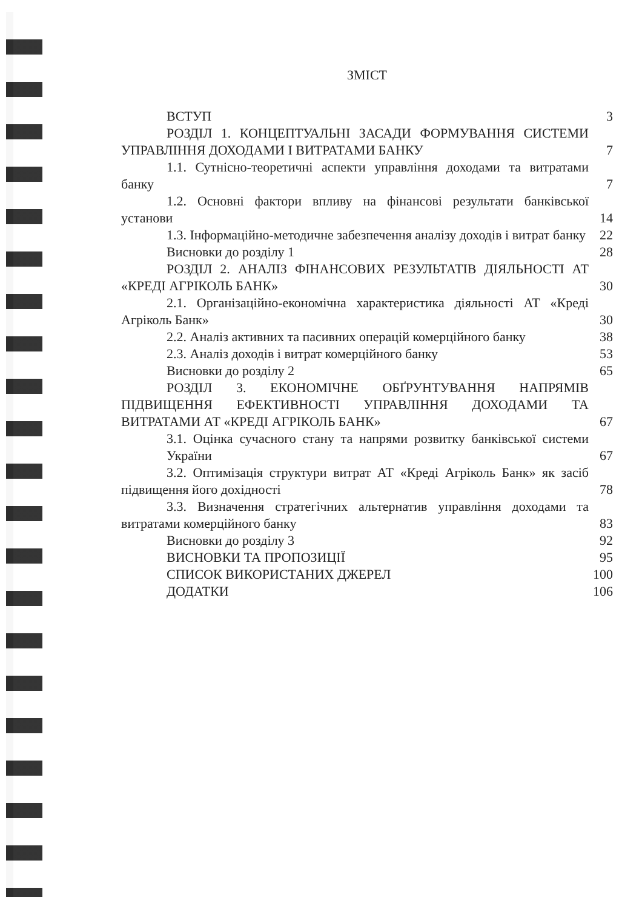ЗМІСТ
ВСТУП 3
РОЗДІЛ 1. КОНЦЕПТУАЛЬНІ ЗАСАДИ ФОРМУВАННЯ СИСТЕМИ УПРАВЛІННЯ ДОХОДАМИ І ВИТРАТАМИ БАНКУ 7
1.1. Сутнісно-теоретичні аспекти управління доходами та витратами банку 7
1.2. Основні фактори впливу на фінансові результати банківської установи 14
1.3. Інформаційно-методичне забезпечення аналізу доходів і витрат банку 22
Висновки до розділу 1 28
РОЗДІЛ 2. АНАЛІЗ ФІНАНСОВИХ РЕЗУЛЬТАТІВ ДІЯЛЬНОСТІ АТ «КРЕДІ АГРІКОЛЬ БАНК» 30
2.1. Організаційно-економічна характеристика діяльності АТ «Креді Агріколь Банк» 30
2.2. Аналіз активних та пасивних операцій комерційного банку 38
2.3. Аналіз доходів і витрат комерційного банку 53
Висновки до розділу 2 65
РОЗДІЛ 3. ЕКОНОМІЧНЕ ОБҐРУНТУВАННЯ НАПРЯМІВ ПІДВИЩЕННЯ ЕФЕКТИВНОСТІ УПРАВЛІННЯ ДОХОДАМИ ТА ВИТРАТАМИ АТ «КРЕДІ АГРІКОЛЬ БАНК» 67
3.1. Оцінка сучасного стану та напрями розвитку банківської системи України 67
3.2. Оптимізація структури витрат АТ «Креді Агріколь Банк» як засіб підвищення його дохідності 78
3.3. Визначення стратегічних альтернатив управління доходами та витратами комерційного банку 83
Висновки до розділу 3 92
ВИСНОВКИ ТА ПРОПОЗИЦІЇ 95
СПИСОК ВИКОРИСТАНИХ ДЖЕРЕЛ 100
ДОДАТКИ 106